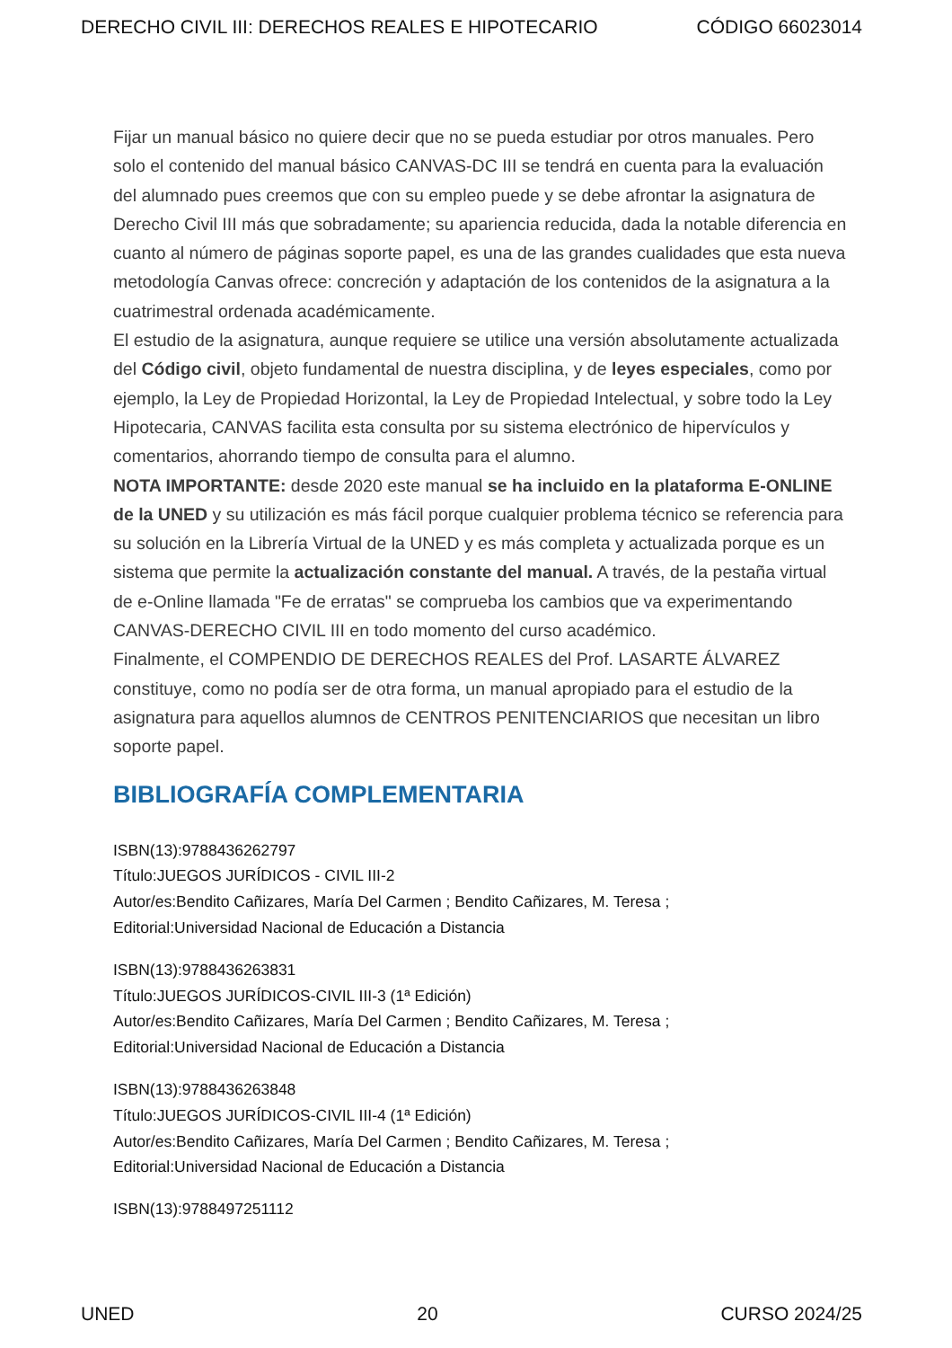DERECHO CIVIL III: DERECHOS REALES E HIPOTECARIO CÓDIGO 66023014
Fijar un manual básico no quiere decir que no se pueda estudiar por otros manuales. Pero solo el contenido del manual básico CANVAS-DC III se tendrá en cuenta para la evaluación del alumnado pues creemos que con su empleo puede y se debe afrontar la asignatura de Derecho Civil III más que sobradamente; su apariencia reducida, dada la notable diferencia en cuanto al número de páginas soporte papel, es una de las grandes cualidades que esta nueva metodología Canvas ofrece: concreción y adaptación de los contenidos de la asignatura a la cuatrimestral ordenada académicamente.
El estudio de la asignatura, aunque requiere se utilice una versión absolutamente actualizada del Código civil, objeto fundamental de nuestra disciplina, y de leyes especiales, como por ejemplo, la Ley de Propiedad Horizontal, la Ley de Propiedad Intelectual, y sobre todo la Ley Hipotecaria, CANVAS facilita esta consulta por su sistema electrónico de hipervículos y comentarios, ahorrando tiempo de consulta para el alumno.
NOTA IMPORTANTE: desde 2020 este manual se ha incluido en la plataforma E-ONLINE de la UNED y su utilización es más fácil porque cualquier problema técnico se referencia para su solución en la Librería Virtual de la UNED y es más completa y actualizada porque es un sistema que permite la actualización constante del manual. A través, de la pestaña virtual de e-Online llamada "Fe de erratas" se comprueba los cambios que va experimentando CANVAS-DERECHO CIVIL III en todo momento del curso académico.
Finalmente, el COMPENDIO DE DERECHOS REALES del Prof. LASARTE ÁLVAREZ constituye, como no podía ser de otra forma, un manual apropiado para el estudio de la asignatura para aquellos alumnos de CENTROS PENITENCIARIOS que necesitan un libro soporte papel.
BIBLIOGRAFÍA COMPLEMENTARIA
ISBN(13):9788436262797
Título:JUEGOS JURÍDICOS - CIVIL III-2
Autor/es:Bendito Cañizares, María Del Carmen ; Bendito Cañizares, M. Teresa ;
Editorial:Universidad Nacional de Educación a Distancia
ISBN(13):9788436263831
Título:JUEGOS JURÍDICOS-CIVIL III-3 (1ª Edición)
Autor/es:Bendito Cañizares, María Del Carmen ; Bendito Cañizares, M. Teresa ;
Editorial:Universidad Nacional de Educación a Distancia
ISBN(13):9788436263848
Título:JUEGOS JURÍDICOS-CIVIL III-4 (1ª Edición)
Autor/es:Bendito Cañizares, María Del Carmen ; Bendito Cañizares, M. Teresa ;
Editorial:Universidad Nacional de Educación a Distancia
ISBN(13):9788497251112
UNED 20 CURSO 2024/25